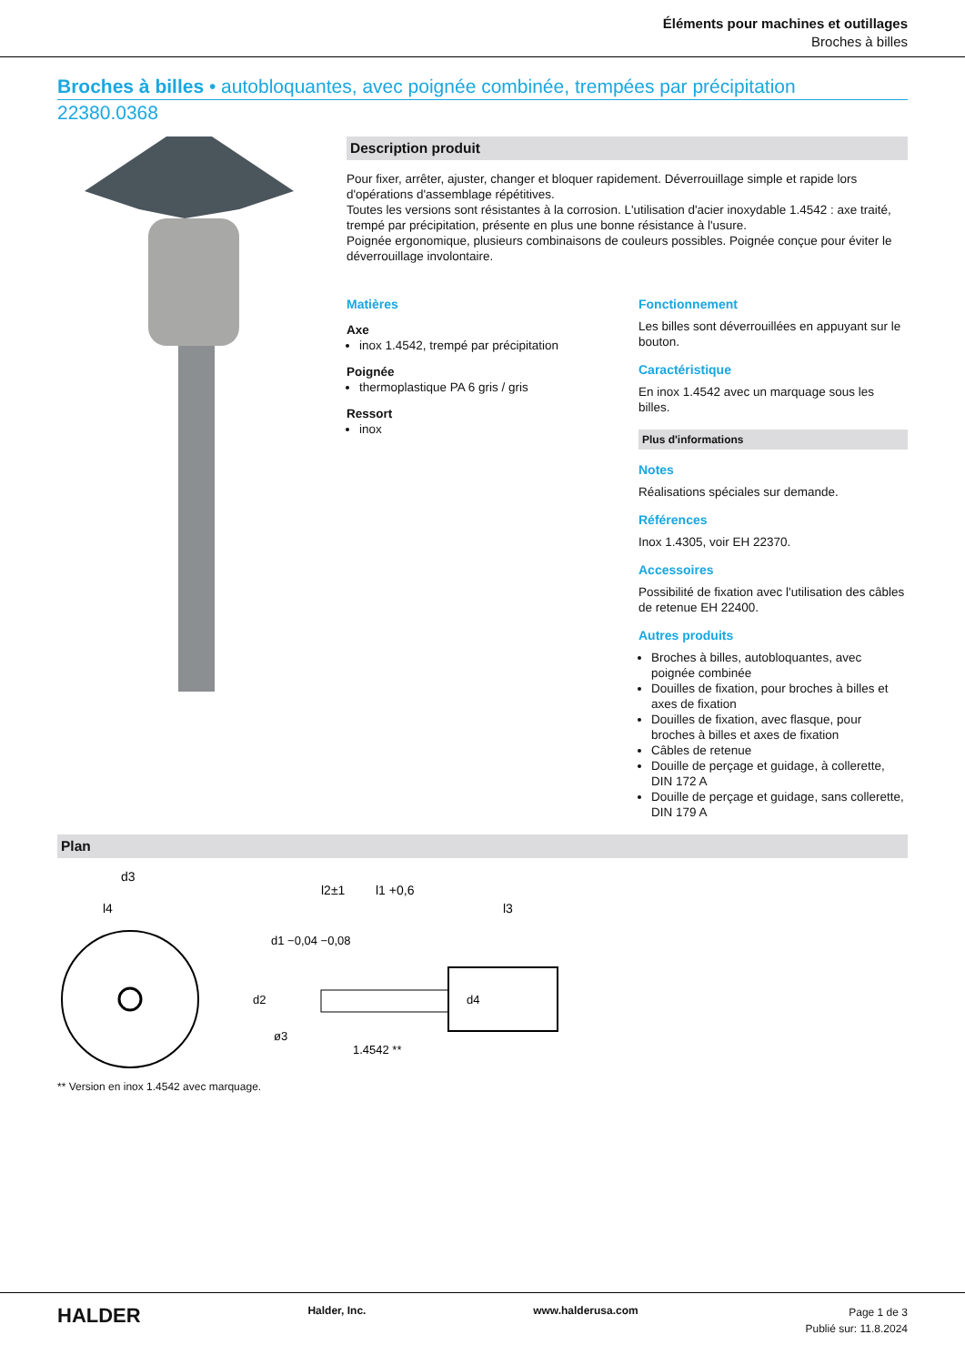Éléments pour machines et outillages
Broches à billes
Broches à billes • autobloquantes, avec poignée combinée, trempées par précipitation
22380.0368
Description produit
Pour fixer, arrêter, ajuster, changer et bloquer rapidement. Déverrouillage simple et rapide lors d'opérations d'assemblage répétitives.
Toutes les versions sont résistantes à la corrosion. L'utilisation d'acier inoxydable 1.4542 : axe traité, trempé par précipitation, présente en plus une bonne résistance à l'usure.
Poignée ergonomique, plusieurs combinaisons de couleurs possibles. Poignée conçue pour éviter le déverrouillage involontaire.
Matières
Axe
inox 1.4542, trempé par précipitation
Poignée
thermoplastique PA 6 gris / gris
Ressort
inox
Fonctionnement
Les billes sont déverrouillées en appuyant sur le bouton.
Caractéristique
En inox 1.4542 avec un marquage sous les billes.
Plus d'informations
Notes
Réalisations spéciales sur demande.
Références
Inox 1.4305, voir EH 22370.
Accessoires
Possibilité de fixation avec l'utilisation des câbles de retenue EH 22400.
Autres produits
Broches à billes, autobloquantes, avec poignée combinée
Douilles de fixation, pour broches à billes et axes de fixation
Douilles de fixation, avec flasque, pour broches à billes et axes de fixation
Câbles de retenue
Douille de perçage et guidage, à collerette, DIN 172 A
Douille de perçage et guidage, sans collerette, DIN 179 A
Plan
d3
l4
l2±1
l1 +0,6
l3
d1 −0,04 −0,08
d2
d4
ø3
1.4542 **
** Version en inox 1.4542 avec marquage.
HALDER Halder, Inc. www.halderusa.com
Page 1 de 3
Publié sur: 11.8.2024